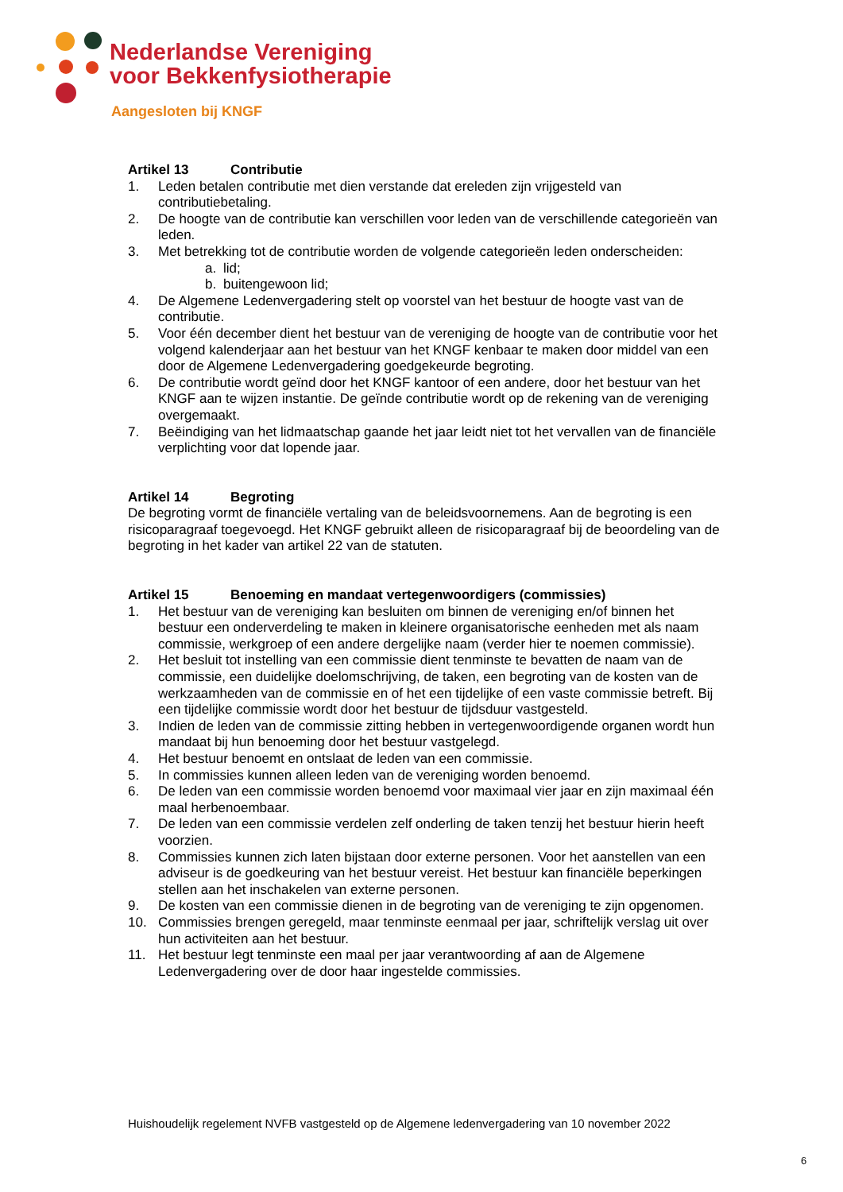Nederlandse Vereniging
voor Bekkenfysiotherapie
Aangesloten bij KNGF
Artikel 13 Contributie
1. Leden betalen contributie met dien verstande dat ereleden zijn vrijgesteld van contributiebetaling.
2. De hoogte van de contributie kan verschillen voor leden van de verschillende categorieën van leden.
3. Met betrekking tot de contributie worden de volgende categorieën leden onderscheiden:
a. lid;
b. buitengewoon lid;
4. De Algemene Ledenvergadering stelt op voorstel van het bestuur de hoogte vast van de contributie.
5. Voor één december dient het bestuur van de vereniging de hoogte van de contributie voor het volgend kalenderjaar aan het bestuur van het KNGF kenbaar te maken door middel van een door de Algemene Ledenvergadering goedgekeurde begroting.
6. De contributie wordt geïnd door het KNGF kantoor of een andere, door het bestuur van het KNGF aan te wijzen instantie. De geïnde contributie wordt op de rekening van de vereniging overgemaakt.
7. Beëindiging van het lidmaatschap gaande het jaar leidt niet tot het vervallen van de financiële verplichting voor dat lopende jaar.
Artikel 14 Begroting
De begroting vormt de financiële vertaling van de beleidsvoornemens. Aan de begroting is een risicoparagraaf toegevoegd. Het KNGF gebruikt alleen de risicoparagraaf bij de beoordeling van de begroting in het kader van artikel 22 van de statuten.
Artikel 15 Benoeming en mandaat vertegenwoordigers (commissies)
1. Het bestuur van de vereniging kan besluiten om binnen de vereniging en/of binnen het bestuur een onderverdeling te maken in kleinere organisatorische eenheden met als naam commissie, werkgroep of een andere dergelijke naam (verder hier te noemen commissie).
2. Het besluit tot instelling van een commissie dient tenminste te bevatten de naam van de commissie, een duidelijke doelomschrijving, de taken, een begroting van de kosten van de werkzaamheden van de commissie en of het een tijdelijke of een vaste commissie betreft. Bij een tijdelijke commissie wordt door het bestuur de tijdsduur vastgesteld.
3. Indien de leden van de commissie zitting hebben in vertegenwoordigende organen wordt hun mandaat bij hun benoeming door het bestuur vastgelegd.
4. Het bestuur benoemt en ontslaat de leden van een commissie.
5. In commissies kunnen alleen leden van de vereniging worden benoemd.
6. De leden van een commissie worden benoemd voor maximaal vier jaar en zijn maximaal één maal herbenoembaar.
7. De leden van een commissie verdelen zelf onderling de taken tenzij het bestuur hierin heeft voorzien.
8. Commissies kunnen zich laten bijstaan door externe personen. Voor het aanstellen van een adviseur is de goedkeuring van het bestuur vereist. Het bestuur kan financiële beperkingen stellen aan het inschakelen van externe personen.
9. De kosten van een commissie dienen in de begroting van de vereniging te zijn opgenomen.
10. Commissies brengen geregeld, maar tenminste eenmaal per jaar, schriftelijk verslag uit over hun activiteiten aan het bestuur.
11. Het bestuur legt tenminste een maal per jaar verantwoording af aan de Algemene Ledenvergadering over de door haar ingestelde commissies.
Huishoudelijk regelement NVFB vastgesteld op de Algemene ledenvergadering van 10 november 2022
6